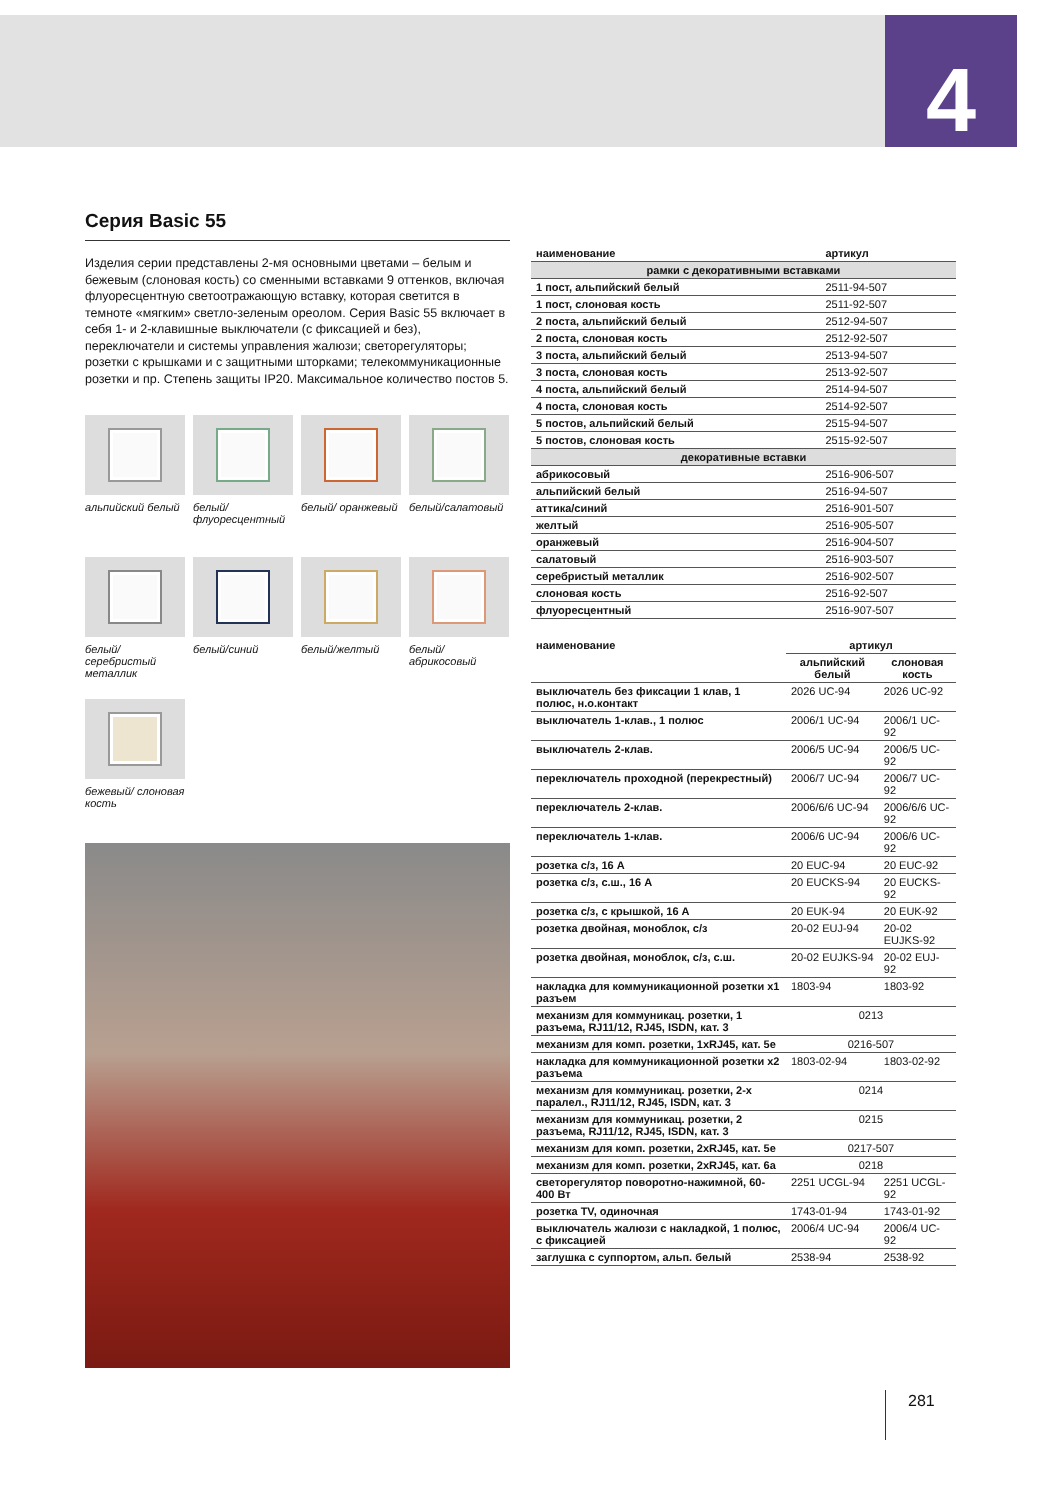4
Серия Basic 55
Изделия серии представлены 2-мя основными цветами – белым и бежевым (слоновая кость) со сменными вставками 9 оттенков, включая флуоресцентную светоотражающую вставку, которая светится в темноте «мягким» светло-зеленым ореолом. Серия Basic 55 включает в себя 1- и 2-клавишные выключатели (с фиксацией и без), переключатели и системы управления жалюзи; светорегуляторы; розетки с крышками и с защитными шторками; телекоммуникационные розетки и пр. Степень защиты IP20. Максимальное количество постов 5.
альпийский белый
белый/ флуоресцентный
белый/ оранжевый
белый/салатовый
белый/серебристый металлик
белый/синий
белый/желтый
белый/ абрикосовый
бежевый/ слоновая кость
| наименование | артикул |
| --- | --- |
| рамки с декоративными вставками | |
| 1 пост, альпийский белый | 2511-94-507 |
| 1 пост, слоновая кость | 2511-92-507 |
| 2 поста, альпийский белый | 2512-94-507 |
| 2 поста, слоновая кость | 2512-92-507 |
| 3 поста, альпийский белый | 2513-94-507 |
| 3 поста, слоновая кость | 2513-92-507 |
| 4 поста, альпийский белый | 2514-94-507 |
| 4 поста, слоновая кость | 2514-92-507 |
| 5 постов, альпийский белый | 2515-94-507 |
| 5 постов, слоновая кость | 2515-92-507 |
| декоративные вставки | |
| абрикосовый | 2516-906-507 |
| альпийский белый | 2516-94-507 |
| аттика/синий | 2516-901-507 |
| желтый | 2516-905-507 |
| оранжевый | 2516-904-507 |
| салатовый | 2516-903-507 |
| серебристый металлик | 2516-902-507 |
| слоновая кость | 2516-92-507 |
| флуоресцентный | 2516-907-507 |
| наименование | артикул | |
| --- | --- | --- |
| | альпийский белый | слоновая кость |
| выключатель без фиксации 1 клав, 1 полюс, н.о.контакт | 2026 UC-94 | 2026 UC-92 |
| выключатель 1-клав., 1 полюс | 2006/1 UC-94 | 2006/1 UC-92 |
| выключатель 2-клав. | 2006/5 UC-94 | 2006/5 UC-92 |
| переключатель проходной (перекрестный) | 2006/7 UC-94 | 2006/7 UC-92 |
| переключатель 2-клав. | 2006/6/6 UC-94 | 2006/6/6 UC-92 |
| переключатель 1-клав. | 2006/6 UC-94 | 2006/6 UC-92 |
| розетка с/з, 16 А | 20 EUC-94 | 20 EUC-92 |
| розетка с/з, с.ш., 16 А | 20 EUCKS-94 | 20 EUCKS-92 |
| розетка с/з, с крышкой, 16 А | 20 EUK-94 | 20 EUK-92 |
| розетка двойная, моноблок, с/з | 20-02 EUJ-94 | 20-02 EUJKS-92 |
| розетка двойная, моноблок, с/з, с.ш. | 20-02 EUJKS-94 | 20-02 EUJ-92 |
| накладка для коммуникационной розетки х1 разъем | 1803-94 | 1803-92 |
| механизм для коммуникац. розетки, 1 разъема, RJ11/12, RJ45, ISDN, кат. 3 | 0213 | |
| механизм для комп. розетки, 1xRJ45, кат. 5е | 0216-507 | |
| накладка для коммуникационной розетки х2 разъема | 1803-02-94 | 1803-02-92 |
| механизм для коммуникац. розетки, 2-х паралел., RJ11/12, RJ45, ISDN, кат. 3 | 0214 | |
| механизм для коммуникац. розетки, 2 разъема, RJ11/12, RJ45, ISDN, кат. 3 | 0215 | |
| механизм для комп. розетки, 2xRJ45, кат. 5е | 0217-507 | |
| механизм для комп. розетки, 2xRJ45, кат. 6а | 0218 | |
| светорегулятор поворотно-нажимной, 60-400 Вт | 2251 UCGL-94 | 2251 UCGL-92 |
| розетка TV, одиночная | 1743-01-94 | 1743-01-92 |
| выключатель жалюзи с накладкой, 1 полюс, с фиксацией | 2006/4 UC-94 | 2006/4 UC-92 |
| заглушка с суппортом, альп. белый | 2538-94 | 2538-92 |
281